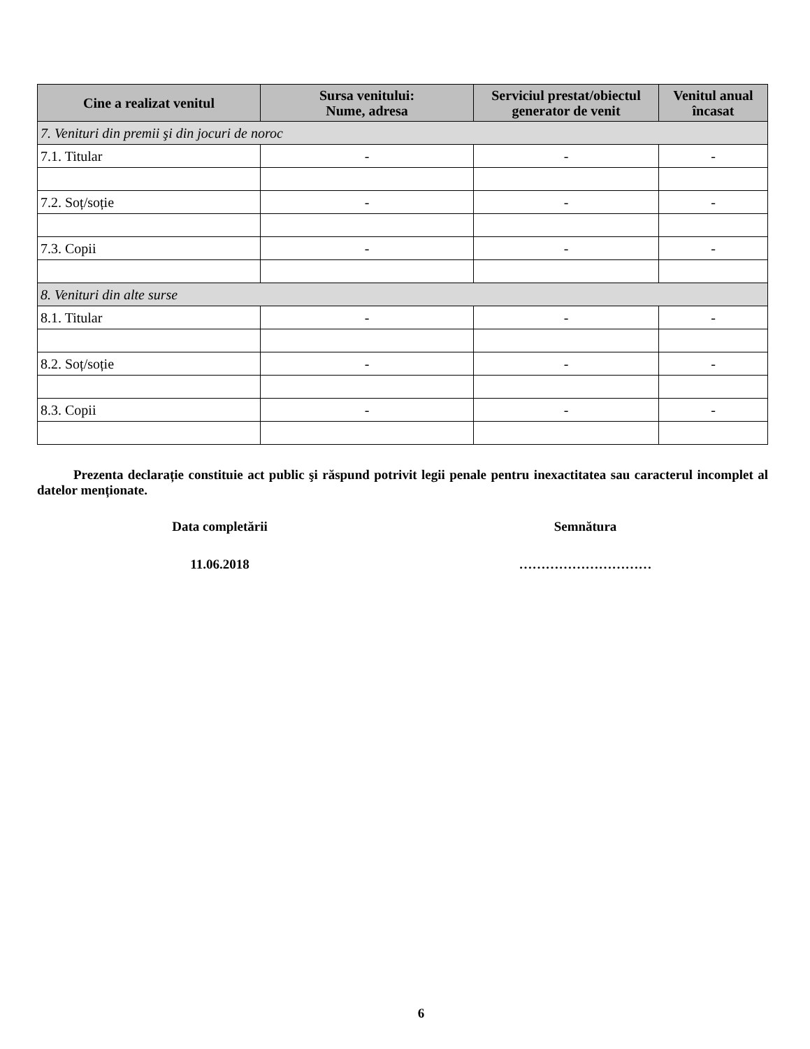| Cine a realizat venitul | Sursa venitului: Nume, adresa | Serviciul prestat/obiectul generator de venit | Venitul anual încasat |
| --- | --- | --- | --- |
| 7. Venituri din premii şi din jocuri de noroc | | | |
| 7.1. Titular | - | - | - |
| 7.2. Soț/soție | - | - | - |
| 7.3. Copii | - | - | - |
| 8. Venituri din alte surse | | | |
| 8.1. Titular | - | - | - |
| 8.2. Soț/soție | - | - | - |
| 8.3. Copii | - | - | - |
Prezenta declarație constituie act public şi răspund potrivit legii penale pentru inexactitatea sau caracterul incomplet al datelor menționate.
Data completării Semnătura
11.06.2018 …………………………
6